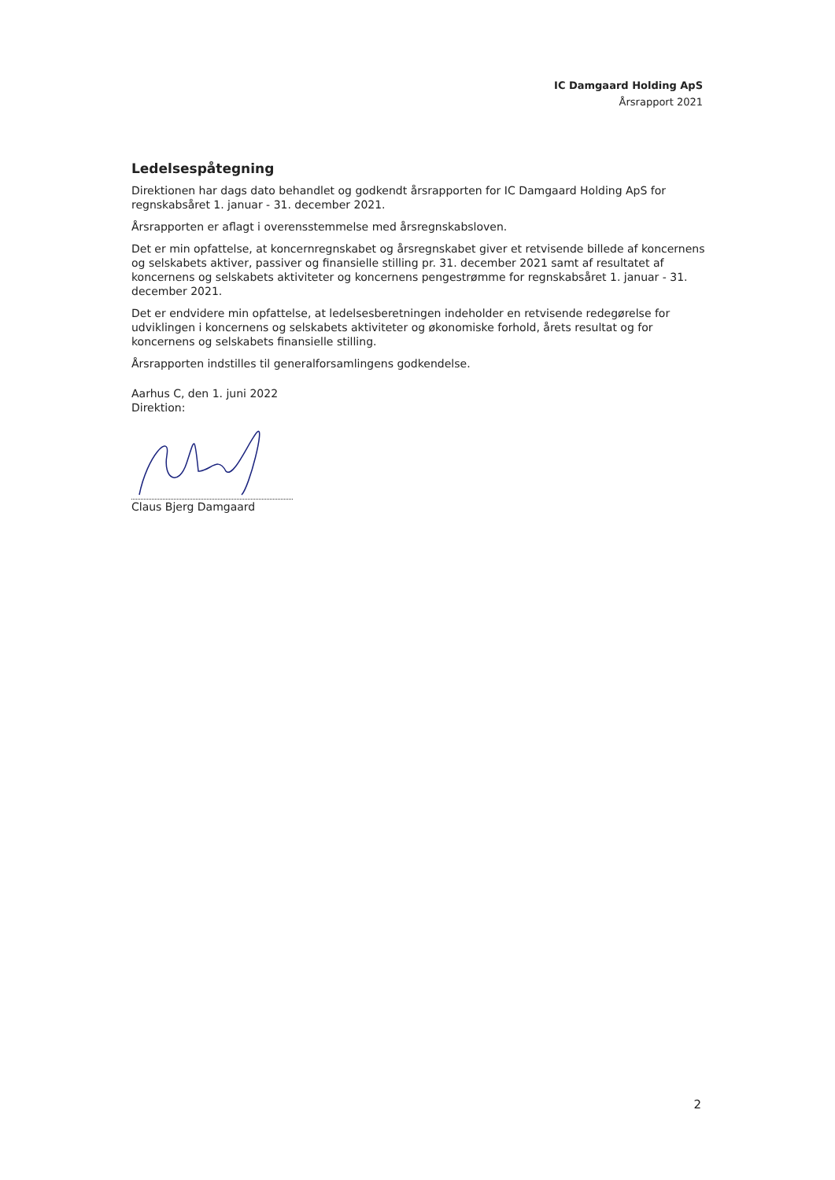IC Damgaard Holding ApS
Årsrapport 2021
Ledelsespåtegning
Direktionen har dags dato behandlet og godkendt årsrapporten for IC Damgaard Holding ApS for regnskabsåret 1. januar - 31. december 2021.
Årsrapporten er aflagt i overensstemmelse med årsregnskabsloven.
Det er min opfattelse, at koncernregnskabet og årsregnskabet giver et retvisende billede af koncernens og selskabets aktiver, passiver og finansielle stilling pr. 31. december 2021 samt af resultatet af koncernens og selskabets aktiviteter og koncernens pengestrømme for regnskabsåret 1. januar - 31. december 2021.
Det er endvidere min opfattelse, at ledelsesberetningen indeholder en retvisende redegørelse for udviklingen i koncernens og selskabets aktiviteter og økonomiske forhold, årets resultat og for koncernens og selskabets finansielle stilling.
Årsrapporten indstilles til generalforsamlingens godkendelse.
Aarhus C, den 1. juni 2022
Direktion:
Claus Bjerg Damgaard
2